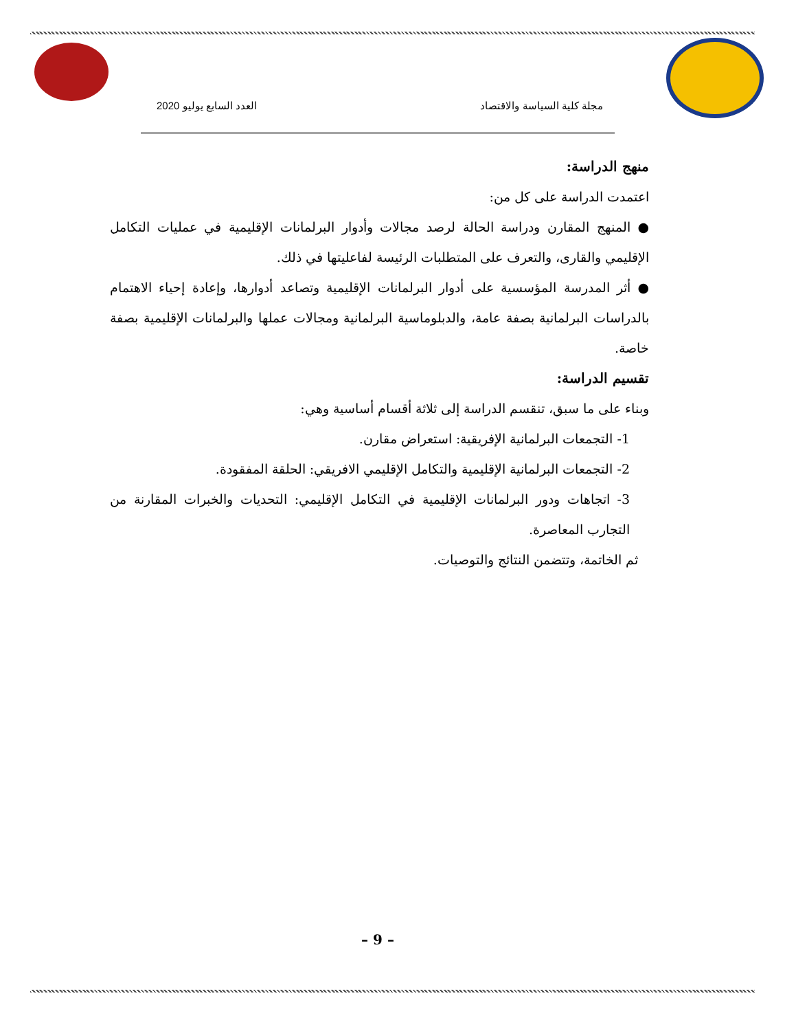مجلة كلية السياسة والاقتصاد العدد السابع يوليو 2020
منهج الدراسة:
اعتمدت الدراسة على كل من:
● المنهج المقارن ودراسة الحالة لرصد مجالات وأدوار البرلمانات الإقليمية في عمليات التكامل الإقليمي والقارى، والتعرف على المتطلبات الرئيسة لفاعليتها في ذلك.
● أثر المدرسة المؤسسية على أدوار البرلمانات الإقليمية وتصاعد أدوارها، وإعادة إحياء الاهتمام بالدراسات البرلمانية بصفة عامة، والدبلوماسية البرلمانية ومجالات عملها والبرلمانات الإقليمية بصفة خاصة.
تقسيم الدراسة:
وبناء على ما سبق، تنقسم الدراسة إلى ثلاثة أقسام أساسية وهي:
1- التجمعات البرلمانية الإفريقية: استعراض مقارن.
2- التجمعات البرلمانية الإقليمية والتكامل الإقليمي الافريقي: الحلقة المفقودة.
3- اتجاهات ودور البرلمانات الإقليمية في التكامل الإقليمي: التحديات والخبرات المقارنة من التجارب المعاصرة.
ثم الخاتمة، وتتضمن النتائج والتوصيات.
– 9 –